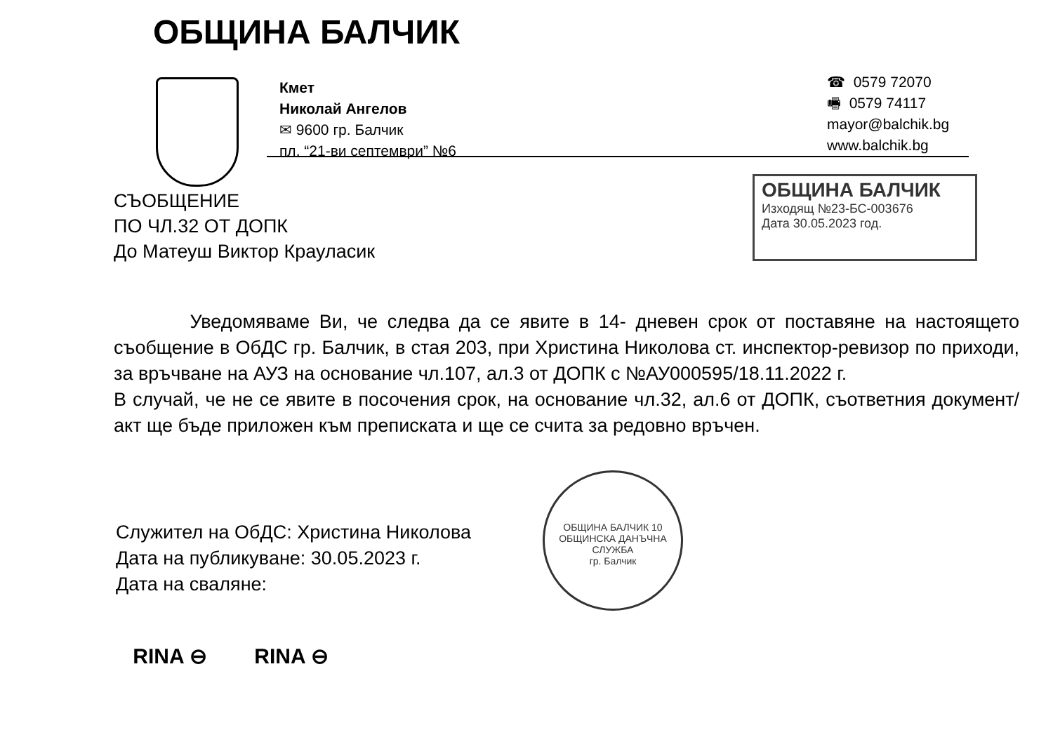ОБЩИНА БАЛЧИК
Кмет
Николай Ангелов
✉ 9600 гр. Балчик
пл. “21-ви септември” №6
☎ 0579 72070
🖷 0579 74117
mayor@balchik.bg
www.balchik.bg
ОБЩИНА БАЛЧИК
Изходящ №23-БС-003676
Дата 30.05.2023 год.
СЪОБЩЕНИЕ
ПО ЧЛ.32 ОТ ДОПК
До Матеуш Виктор Крауласик
Уведомяваме Ви, че следва да се явите в 14- дневен срок от поставяне на настоящето съобщение в ОбДС гр. Балчик, в стая 203, при Христина Николова ст. инспектор-ревизор по приходи, за връчване на АУЗ на основание чл.107, ал.3 от ДОПК с №АУ000595/18.11.2022 г.
В случай, че не се явите в посочения срок, на основание чл.32, ал.6 от ДОПК, съответния документ/акт ще бъде приложен към преписката и ще се счита за редовно връчен.
Служител на ОбДС: Христина Николова
Дата на публикуване: 30.05.2023 г.
Дата на сваляне:
ОБЩИНА БАЛЧИК 10
ОБЩИНСКА ДАНЪЧНА СЛУЖБА
гр. Балчик
RINA ⊖ RINA ⊖